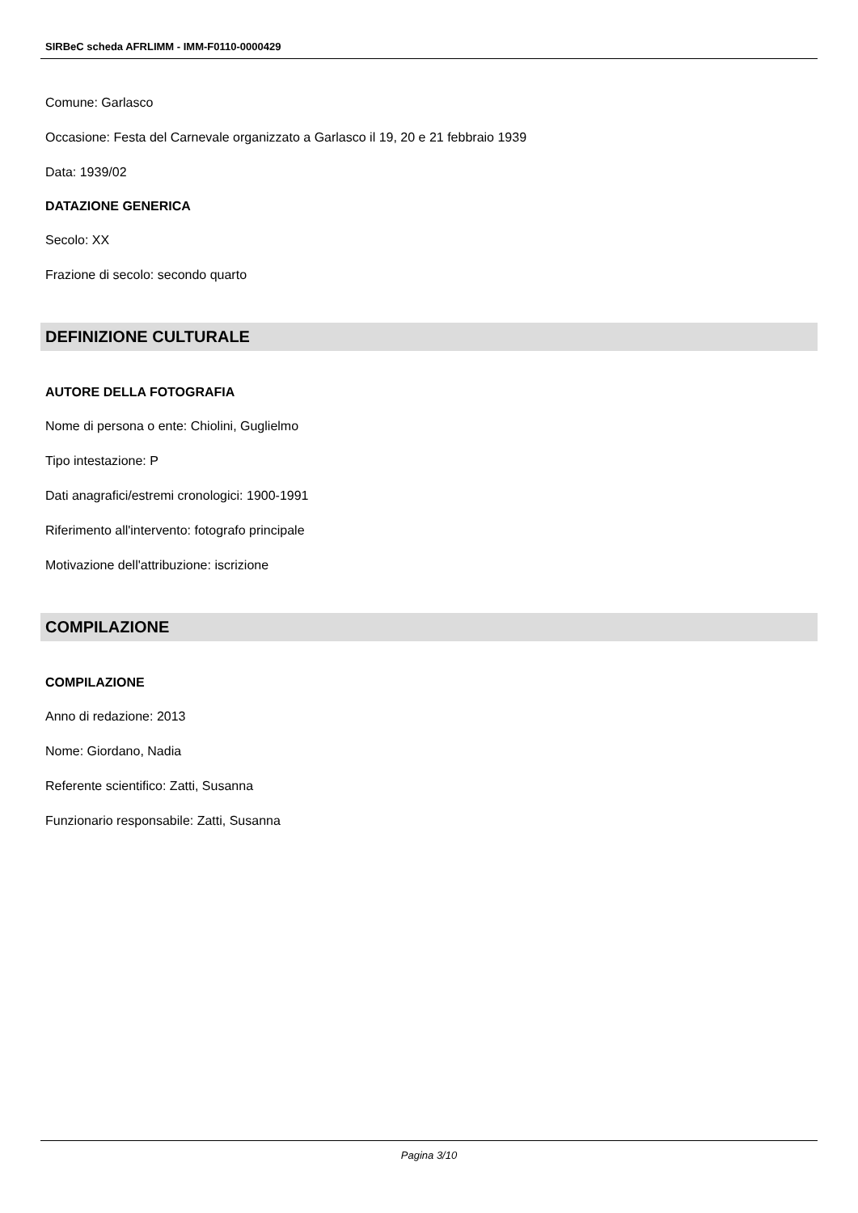SIRBeC scheda AFRLIMM - IMM-F0110-0000429
Comune: Garlasco
Occasione: Festa del Carnevale organizzato a Garlasco il 19, 20 e 21 febbraio 1939
Data: 1939/02
DATAZIONE GENERICA
Secolo: XX
Frazione di secolo: secondo quarto
DEFINIZIONE CULTURALE
AUTORE DELLA FOTOGRAFIA
Nome di persona o ente: Chiolini, Guglielmo
Tipo intestazione: P
Dati anagrafici/estremi cronologici: 1900-1991
Riferimento all'intervento: fotografo principale
Motivazione dell'attribuzione: iscrizione
COMPILAZIONE
COMPILAZIONE
Anno di redazione: 2013
Nome: Giordano, Nadia
Referente scientifico: Zatti, Susanna
Funzionario responsabile: Zatti, Susanna
Pagina 3/10